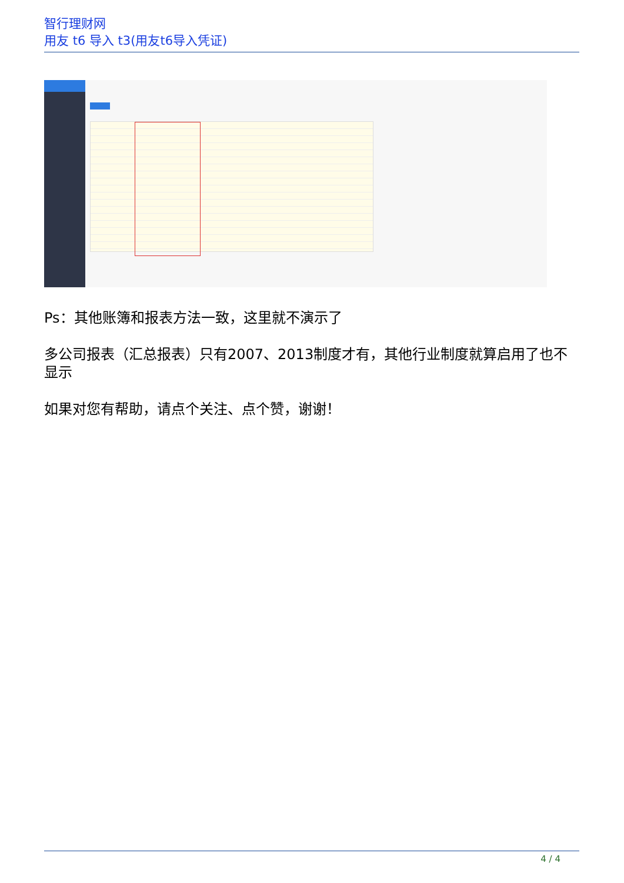智行理财网
用友 t6 导入 t3(用友t6导入凭证)
Ps：其他账簿和报表方法一致，这里就不演示了
多公司报表（汇总报表）只有2007、2013制度才有，其他行业制度就算启用了也不显示
如果对您有帮助，请点个关注、点个赞，谢谢！
4 / 4